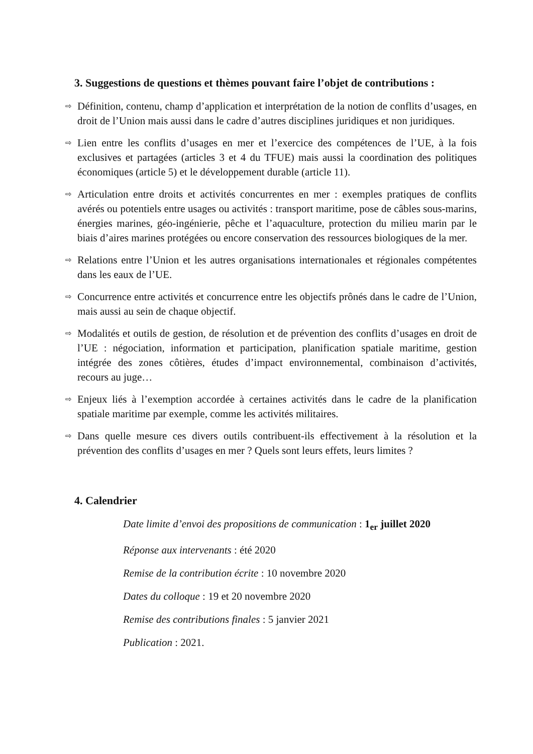3. Suggestions de questions et thèmes pouvant faire l’objet de contributions :
⇨ Définition, contenu, champ d’application et interprétation de la notion de conflits d’usages, en droit de l’Union mais aussi dans le cadre d’autres disciplines juridiques et non juridiques.
⇨ Lien entre les conflits d’usages en mer et l’exercice des compétences de l’UE, à la fois exclusives et partagées (articles 3 et 4 du TFUE) mais aussi la coordination des politiques économiques (article 5) et le développement durable (article 11).
⇨ Articulation entre droits et activités concurrentes en mer : exemples pratiques de conflits avérés ou potentiels entre usages ou activités : transport maritime, pose de câbles sous-marins, énergies marines, géo-ingénierie, pêche et l’aquaculture, protection du milieu marin par le biais d’aires marines protégées ou encore conservation des ressources biologiques de la mer.
⇨ Relations entre l’Union et les autres organisations internationales et régionales compétentes dans les eaux de l’UE.
⇨ Concurrence entre activités et concurrence entre les objectifs prônés dans le cadre de l’Union, mais aussi au sein de chaque objectif.
⇨ Modalités et outils de gestion, de résolution et de prévention des conflits d’usages en droit de l’UE : négociation, information et participation, planification spatiale maritime, gestion intégrée des zones côtières, études d’impact environnemental, combinaison d’activités, recours au juge…
⇨ Enjeux liés à l’exemption accordée à certaines activités dans le cadre de la planification spatiale maritime par exemple, comme les activités militaires.
⇨ Dans quelle mesure ces divers outils contribuent-ils effectivement à la résolution et la prévention des conflits d’usages en mer ? Quels sont leurs effets, leurs limites ?
4. Calendrier
Date limite d’envoi des propositions de communication : 1<sub>er</sub> juillet 2020
Réponse aux intervenants : été 2020
Remise de la contribution écrite : 10 novembre 2020
Dates du colloque : 19 et 20 novembre 2020
Remise des contributions finales : 5 janvier 2021
Publication : 2021.